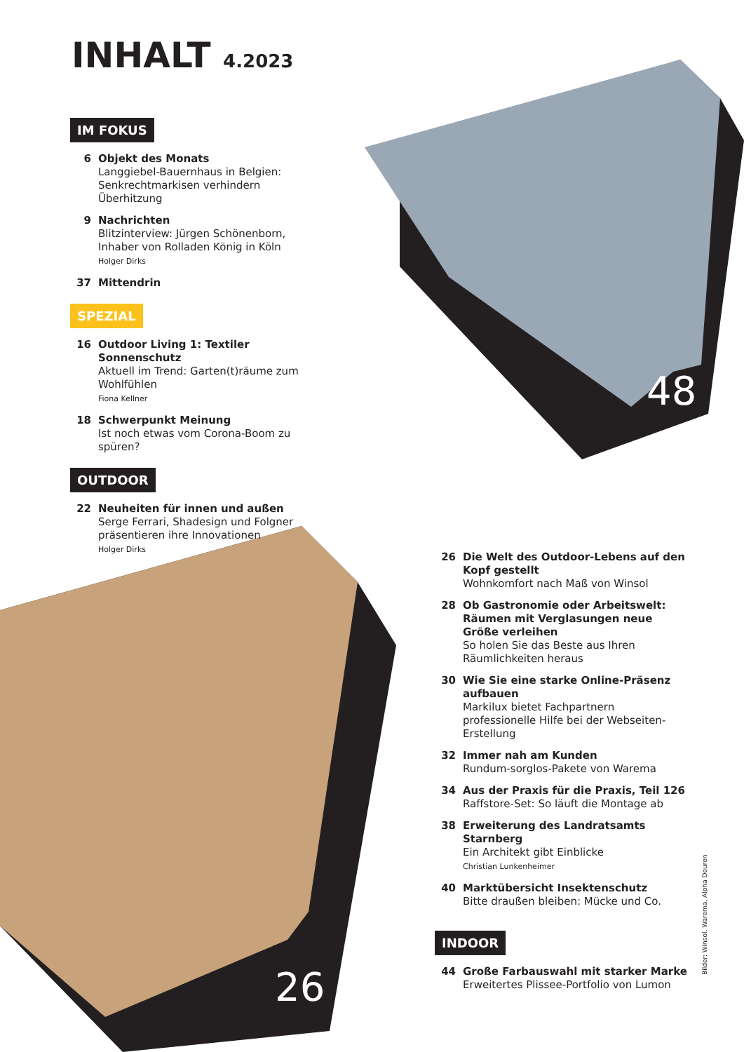INHALT 4.2023
48
26
IM FOKUS
6 Objekt des Monats
Langgiebel-Bauernhaus in Belgien: Senkrechtmarkisen verhindern Überhitzung
9 Nachrichten
Blitzinterview: Jürgen Schönenborn, Inhaber von Rolladen König in Köln
Holger Dirks
37 Mittendrin
SPEZIAL
16 Outdoor Living 1: Textiler Sonnenschutz
Aktuell im Trend: Garten(t)räume zum Wohlfühlen
Fiona Kellner
18 Schwerpunkt Meinung
Ist noch etwas vom Corona-Boom zu spüren?
OUTDOOR
22 Neuheiten für innen und außen
Serge Ferrari, Shadesign und Folgner präsentieren ihre Innovationen
Holger Dirks
26 Die Welt des Outdoor-Lebens auf den Kopf gestellt
Wohnkomfort nach Maß von Winsol
28 Ob Gastronomie oder Arbeitswelt: Räumen mit Verglasungen neue Größe verleihen
So holen Sie das Beste aus Ihren Räumlichkeiten heraus
30 Wie Sie eine starke Online-Präsenz aufbauen
Markilux bietet Fachpartnern professionelle Hilfe bei der Webseiten-Erstellung
32 Immer nah am Kunden
Rundum-sorglos-Pakete von Warema
34 Aus der Praxis für die Praxis, Teil 126
Raffstore-Set: So läuft die Montage ab
38 Erweiterung des Landratsamts Starnberg
Ein Architekt gibt Einblicke
Christian Lunkenheimer
40 Marktübersicht Insektenschutz
Bitte draußen bleiben: Mücke und Co.
INDOOR
44 Große Farbauswahl mit starker Marke
Erweitertes Plissee-Portfolio von Lumon
Bilder: Winsol, Warema, Alpha Deuren